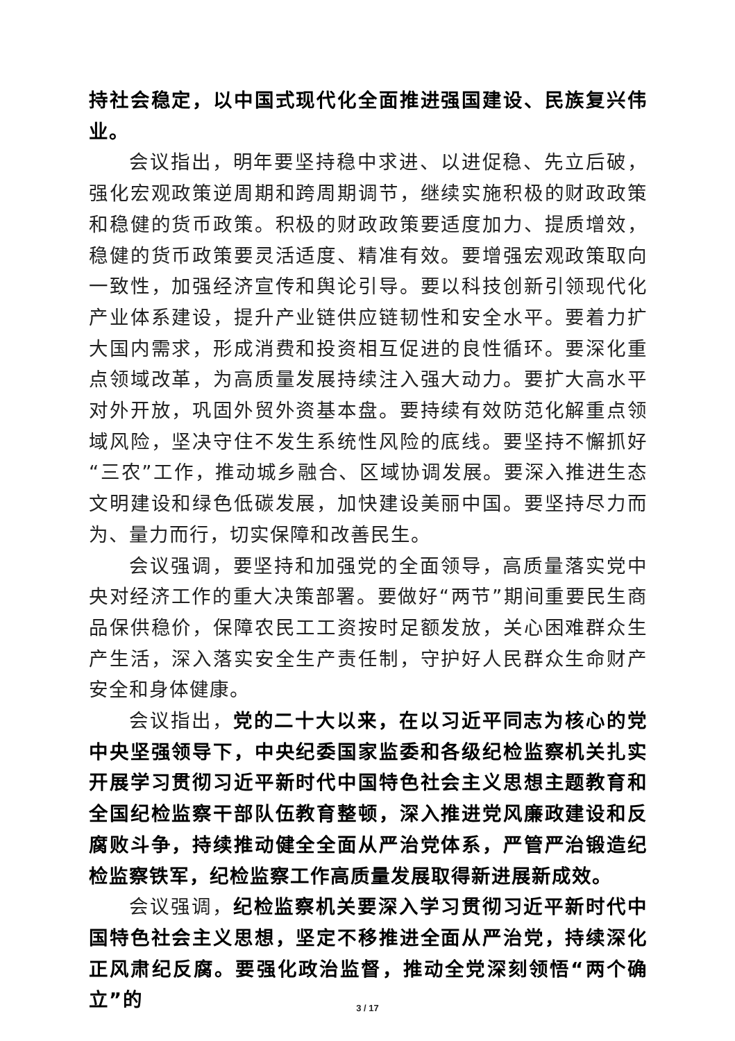持社会稳定，以中国式现代化全面推进强国建设、民族复兴伟业。
会议指出，明年要坚持稳中求进、以进促稳、先立后破，强化宏观政策逆周期和跨周期调节，继续实施积极的财政政策和稳健的货币政策。积极的财政政策要适度加力、提质增效，稳健的货币政策要灵活适度、精准有效。要增强宏观政策取向一致性，加强经济宣传和舆论引导。要以科技创新引领现代化产业体系建设，提升产业链供应链韧性和安全水平。要着力扩大国内需求，形成消费和投资相互促进的良性循环。要深化重点领域改革，为高质量发展持续注入强大动力。要扩大高水平对外开放，巩固外贸外资基本盘。要持续有效防范化解重点领域风险，坚决守住不发生系统性风险的底线。要坚持不懈抓好“三农”工作，推动城乡融合、区域协调发展。要深入推进生态文明建设和绿色低碳发展，加快建设美丽中国。要坚持尽力而为、量力而行，切实保障和改善民生。
会议强调，要坚持和加强党的全面领导，高质量落实党中央对经济工作的重大决策部署。要做好“两节”期间重要民生商品保供稳价，保障农民工工资按时足额发放，关心困难群众生产生活，深入落实安全生产责任制，守护好人民群众生命财产安全和身体健康。
会议指出，党的二十大以来，在以习近平同志为核心的党中央坚强领导下，中央纪委国家监委和各级纪检监察机关扎实开展学习贯彻习近平新时代中国特色社会主义思想主题教育和全国纪检监察干部队伍教育整顿，深入推进党风廉政建设和反腐败斗争，持续推动健全全面从严治党体系，严管严治锻造纪检监察铁军，纪检监察工作高质量发展取得新进展新成效。
会议强调，纪检监察机关要深入学习贯彻习近平新时代中国特色社会主义思想，坚定不移推进全面从严治党，持续深化正风肃纪反腐。要强化政治监督，推动全党深刻领悟“两个确立”的
3 / 17